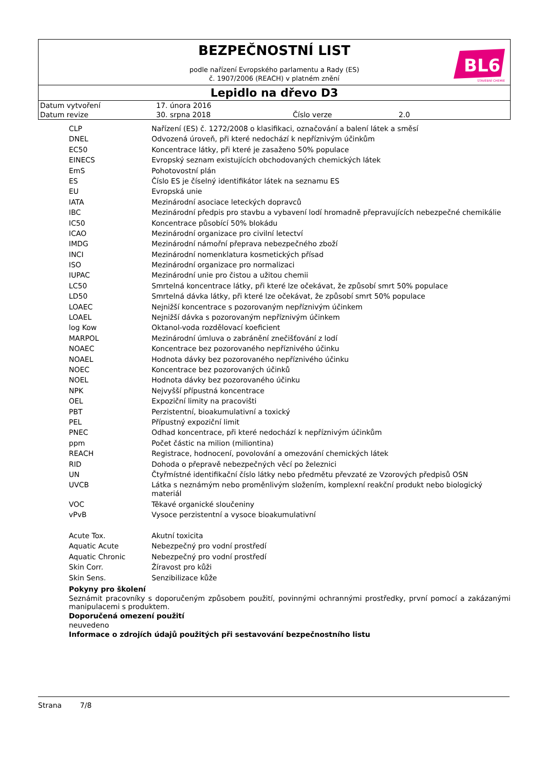BEZPEČNOSTNÍ LIST
BL6
STAVEBNÍ CHEMIE
podle nařízení Evropského parlamentu a Rady (ES)
č. 1907/2006 (REACH) v platném znění
Lepidlo na dřevo D3
| Datum vytvoření | 17. února 2016 | | |
| Datum revize | 30. srpna 2018 | Číslo verze | 2.0 |
| CLP | Nařízení (ES) č. 1272/2008 o klasifikaci, označování a balení látek a směsí |
| DNEL | Odvozená úroveň, při které nedochází k nepříznivým účinkům |
| EC50 | Koncentrace látky, při které je zasaženo 50% populace |
| EINECS | Evropský seznam existujících obchodovaných chemických látek |
| EmS | Pohotovostní plán |
| ES | Číslo ES je číselný identifikátor látek na seznamu ES |
| EU | Evropská unie |
| IATA | Mezinárodní asociace leteckých dopravců |
| IBC | Mezinárodní předpis pro stavbu a vybavení lodí hromadně přepravujících nebezpečné chemikálie |
| IC50 | Koncentrace působící 50% blokádu |
| ICAO | Mezinárodní organizace pro civilní letectví |
| IMDG | Mezinárodní námořní přeprava nebezpečného zboží |
| INCI | Mezinárodní nomenklatura kosmetických přísad |
| ISO | Mezinárodní organizace pro normalizaci |
| IUPAC | Mezinárodní unie pro čistou a užitou chemii |
| LC50 | Smrtelná koncentrace látky, při které lze očekávat, že způsobí smrt 50% populace |
| LD50 | Smrtelná dávka látky, při které lze očekávat, že způsobí smrt 50% populace |
| LOAEC | Nejnižší koncentrace s pozorovaným nepříznivým účinkem |
| LOAEL | Nejnižší dávka s pozorovaným nepříznivým účinkem |
| log Kow | Oktanol-voda rozdělovací koeficient |
| MARPOL | Mezinárodní úmluva o zabránění znečišťování z lodí |
| NOAEC | Koncentrace bez pozorovaného nepříznivého účinku |
| NOAEL | Hodnota dávky bez pozorovaného nepříznivého účinku |
| NOEC | Koncentrace bez pozorovaných účinků |
| NOEL | Hodnota dávky bez pozorovaného účinku |
| NPK | Nejvyšší přípustná koncentrace |
| OEL | Expoziční limity na pracovišti |
| PBT | Perzistentní, bioakumulativní a toxický |
| PEL | Přípustný expoziční limit |
| PNEC | Odhad koncentrace, při které nedochází k nepříznivým účinkům |
| ppm | Počet částic na milion (miliontina) |
| REACH | Registrace, hodnocení, povolování a omezování chemických látek |
| RID | Dohoda o přepravě nebezpečných věcí po železnici |
| UN | Čtyřmístné identifikační číslo látky nebo předmětu převzaté ze Vzorových předpisů OSN |
| UVCB | Látka s neznámým nebo proměnlivým složením, komplexní reakční produkt nebo biologický materiál |
| VOC | Těkavé organické sloučeniny |
| vPvB | Vysoce perzistentní a vysoce bioakumulativní |
| Acute Tox. | Akutní toxicita |
| Aquatic Acute | Nebezpečný pro vodní prostředí |
| Aquatic Chronic | Nebezpečný pro vodní prostředí |
| Skin Corr. | Žíravost pro kůži |
| Skin Sens. | Senzibilizace kůže |
Pokyny pro školení
Seznámit pracovníky s doporučeným způsobem použití, povinnými ochrannými prostředky, první pomocí a zakázanými manipulacemi s produktem.
Doporučená omezení použití
neuvedeno
Informace o zdrojích údajů použitých při sestavování bezpečnostního listu
Strana 7/8